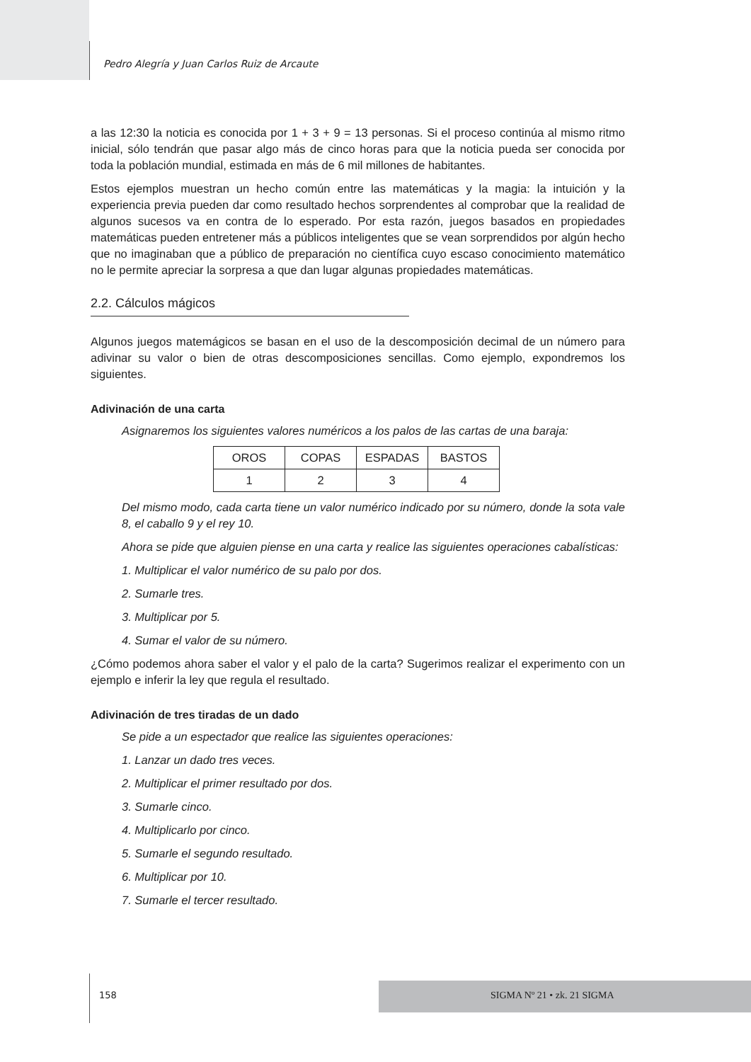Pedro Alegría y Juan Carlos Ruiz de Arcaute
a las 12:30 la noticia es conocida por 1 + 3 + 9 = 13 personas. Si el proceso continúa al mismo ritmo inicial, sólo tendrán que pasar algo más de cinco horas para que la noticia pueda ser conocida por toda la población mundial, estimada en más de 6 mil millones de habitantes.
Estos ejemplos muestran un hecho común entre las matemáticas y la magia: la intuición y la experiencia previa pueden dar como resultado hechos sorprendentes al comprobar que la realidad de algunos sucesos va en contra de lo esperado. Por esta razón, juegos basados en propiedades matemáticas pueden entretener más a públicos inteligentes que se vean sorprendidos por algún hecho que no imaginaban que a público de preparación no científica cuyo escaso conocimiento matemático no le permite apreciar la sorpresa a que dan lugar algunas propiedades matemáticas.
2.2. Cálculos mágicos
Algunos juegos matemágicos se basan en el uso de la descomposición decimal de un número para adivinar su valor o bien de otras descomposiciones sencillas. Como ejemplo, expondremos los siguientes.
Adivinación de una carta
Asignaremos los siguientes valores numéricos a los palos de las cartas de una baraja:
| OROS | COPAS | ESPADAS | BASTOS |
| 1 | 2 | 3 | 4 |
Del mismo modo, cada carta tiene un valor numérico indicado por su número, donde la sota vale 8, el caballo 9 y el rey 10.
Ahora se pide que alguien piense en una carta y realice las siguientes operaciones cabalísticas:
1. Multiplicar el valor numérico de su palo por dos.
2. Sumarle tres.
3. Multiplicar por 5.
4. Sumar el valor de su número.
¿Cómo podemos ahora saber el valor y el palo de la carta? Sugerimos realizar el experimento con un ejemplo e inferir la ley que regula el resultado.
Adivinación de tres tiradas de un dado
Se pide a un espectador que realice las siguientes operaciones:
1. Lanzar un dado tres veces.
2. Multiplicar el primer resultado por dos.
3. Sumarle cinco.
4. Multiplicarlo por cinco.
5. Sumarle el segundo resultado.
6. Multiplicar por 10.
7. Sumarle el tercer resultado.
158 SIGMA Nº 21 • zk. 21 SIGMA